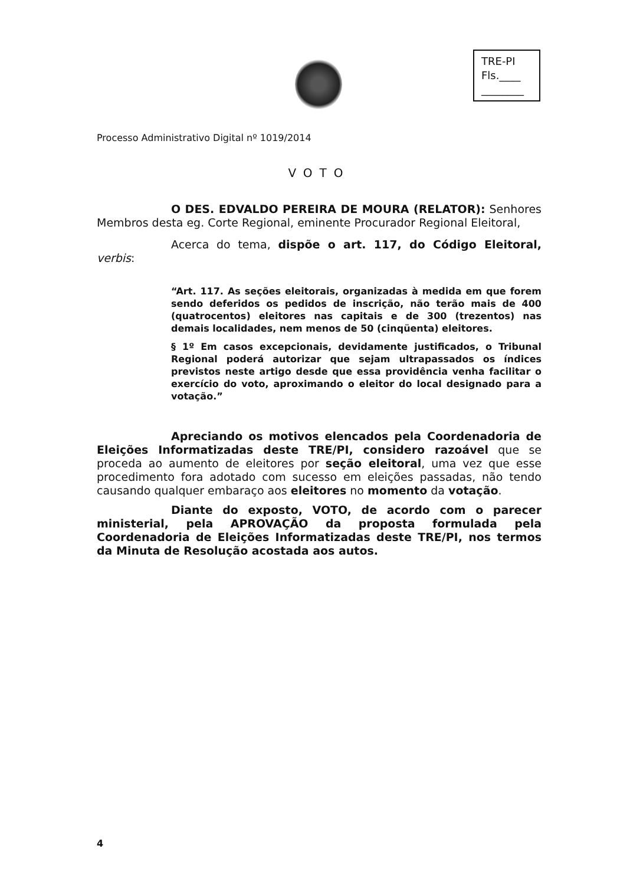TRE-PI
Fls.____
________
Processo Administrativo Digital nº 1019/2014
VOTO
O DES. EDVALDO PEREIRA DE MOURA (RELATOR): Senhores Membros desta eg. Corte Regional, eminente Procurador Regional Eleitoral,
Acerca do tema, dispõe o art. 117, do Código Eleitoral, verbis:
“Art. 117. As seções eleitorais, organizadas à medida em que forem sendo deferidos os pedidos de inscrição, não terão mais de 400 (quatrocentos) eleitores nas capitais e de 300 (trezentos) nas demais localidades, nem menos de 50 (cinqüenta) eleitores.
§ 1º Em casos excepcionais, devidamente justificados, o Tribunal Regional poderá autorizar que sejam ultrapassados os índices previstos neste artigo desde que essa providência venha facilitar o exercício do voto, aproximando o eleitor do local designado para a votação.”
Apreciando os motivos elencados pela Coordenadoria de Eleições Informatizadas deste TRE/PI, considero razoável que se proceda ao aumento de eleitores por seção eleitoral, uma vez que esse procedimento fora adotado com sucesso em eleições passadas, não tendo causando qualquer embaraço aos eleitores no momento da votação.
Diante do exposto, VOTO, de acordo com o parecer ministerial, pela APROVAÇÃO da proposta formulada pela Coordenadoria de Eleições Informatizadas deste TRE/PI, nos termos da Minuta de Resolução acostada aos autos.
4